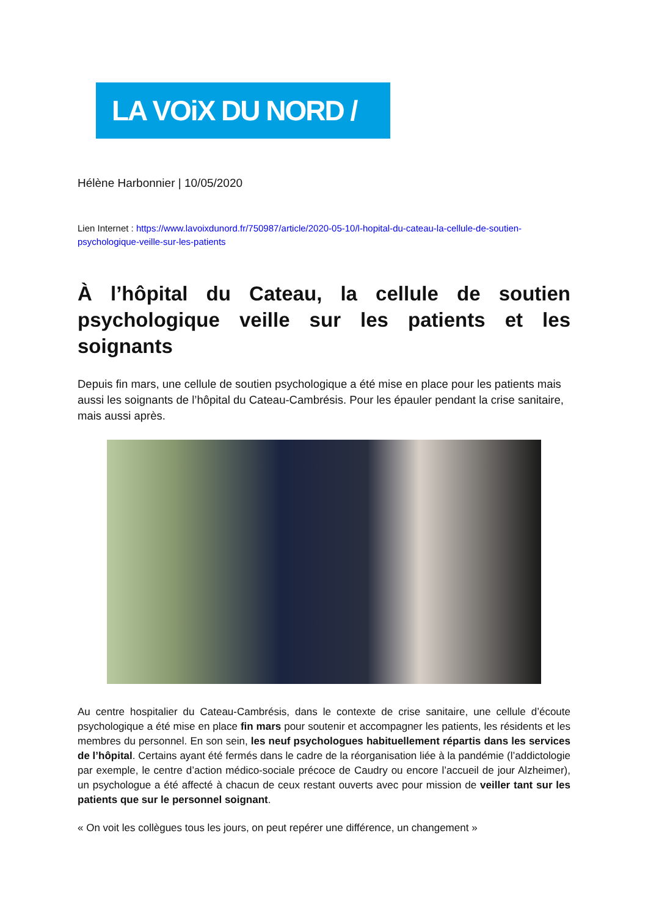LA VOiX DU NORD /
Hélène Harbonnier | 10/05/2020
Lien Internet : https://www.lavoixdunord.fr/750987/article/2020-05-10/l-hopital-du-cateau-la-cellule-de-soutien-psychologique-veille-sur-les-patients
À l’hôpital du Cateau, la cellule de soutien psychologique veille sur les patients et les soignants
Depuis fin mars, une cellule de soutien psychologique a été mise en place pour les patients mais aussi les soignants de l’hôpital du Cateau-Cambrésis. Pour les épauler pendant la crise sanitaire, mais aussi après.
Au centre hospitalier du Cateau-Cambrésis, dans le contexte de crise sanitaire, une cellule d’écoute psychologique a été mise en place fin mars pour soutenir et accompagner les patients, les résidents et les membres du personnel. En son sein, les neuf psychologues habituellement répartis dans les services de l’hôpital. Certains ayant été fermés dans le cadre de la réorganisation liée à la pandémie (l’addictologie par exemple, le centre d’action médico-sociale précoce de Caudry ou encore l’accueil de jour Alzheimer), un psychologue a été affecté à chacun de ceux restant ouverts avec pour mission de veiller tant sur les patients que sur le personnel soignant.
« On voit les collègues tous les jours, on peut repérer une différence, un changement »